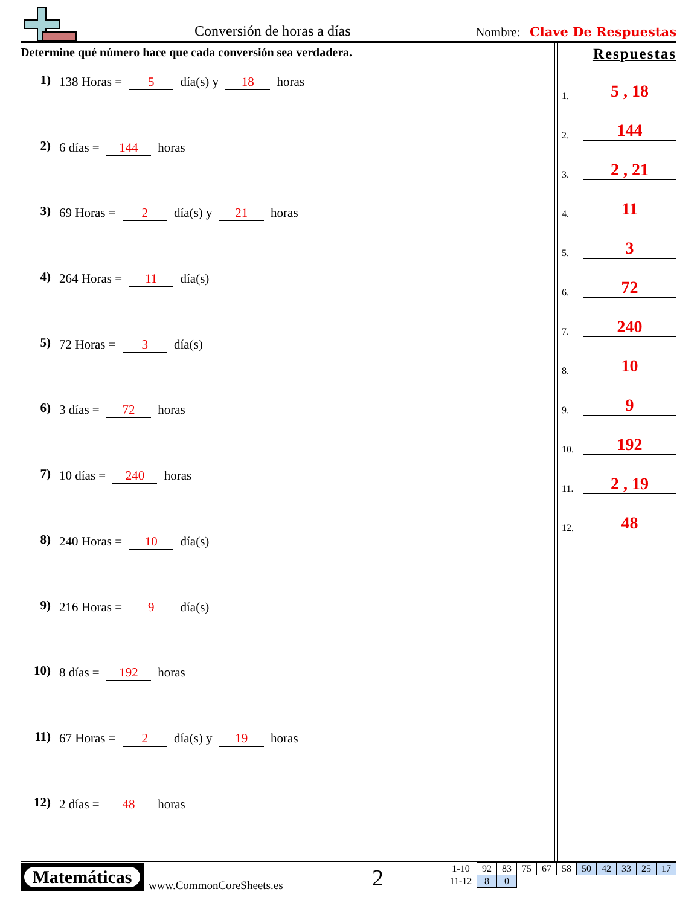Conversión de horas a días Nombre: Clave De Respuestas
Determine qué número hace que cada conversión sea verdadera.
1) 138 Horas = 5 día(s) y 18 horas
2) 6 días = 144 horas
3) 69 Horas = 2 día(s) y 21 horas
4) 264 Horas = 11 día(s)
5) 72 Horas = 3 día(s)
6) 3 días = 72 horas
7) 10 días = 240 horas
8) 240 Horas = 10 día(s)
9) 216 Horas = 9 día(s)
10) 8 días = 192 horas
11) 67 Horas = 2 día(s) y 19 horas
12) 2 días = 48 horas
Respuestas
1. 5 , 18
2. 144
3. 2 , 21
4. 11
5. 3
6. 72
7. 240
8. 10
9. 9
10. 192
11. 2 , 19
12. 48
Matemáticas
www.CommonCoreSheets.es 2
| 1-10 | 92 | 83 | 75 | 67 | 58 | 50 | 42 | 33 | 25 | 17 |
| 11-12 | 8 | 0 | | | | | | | | |